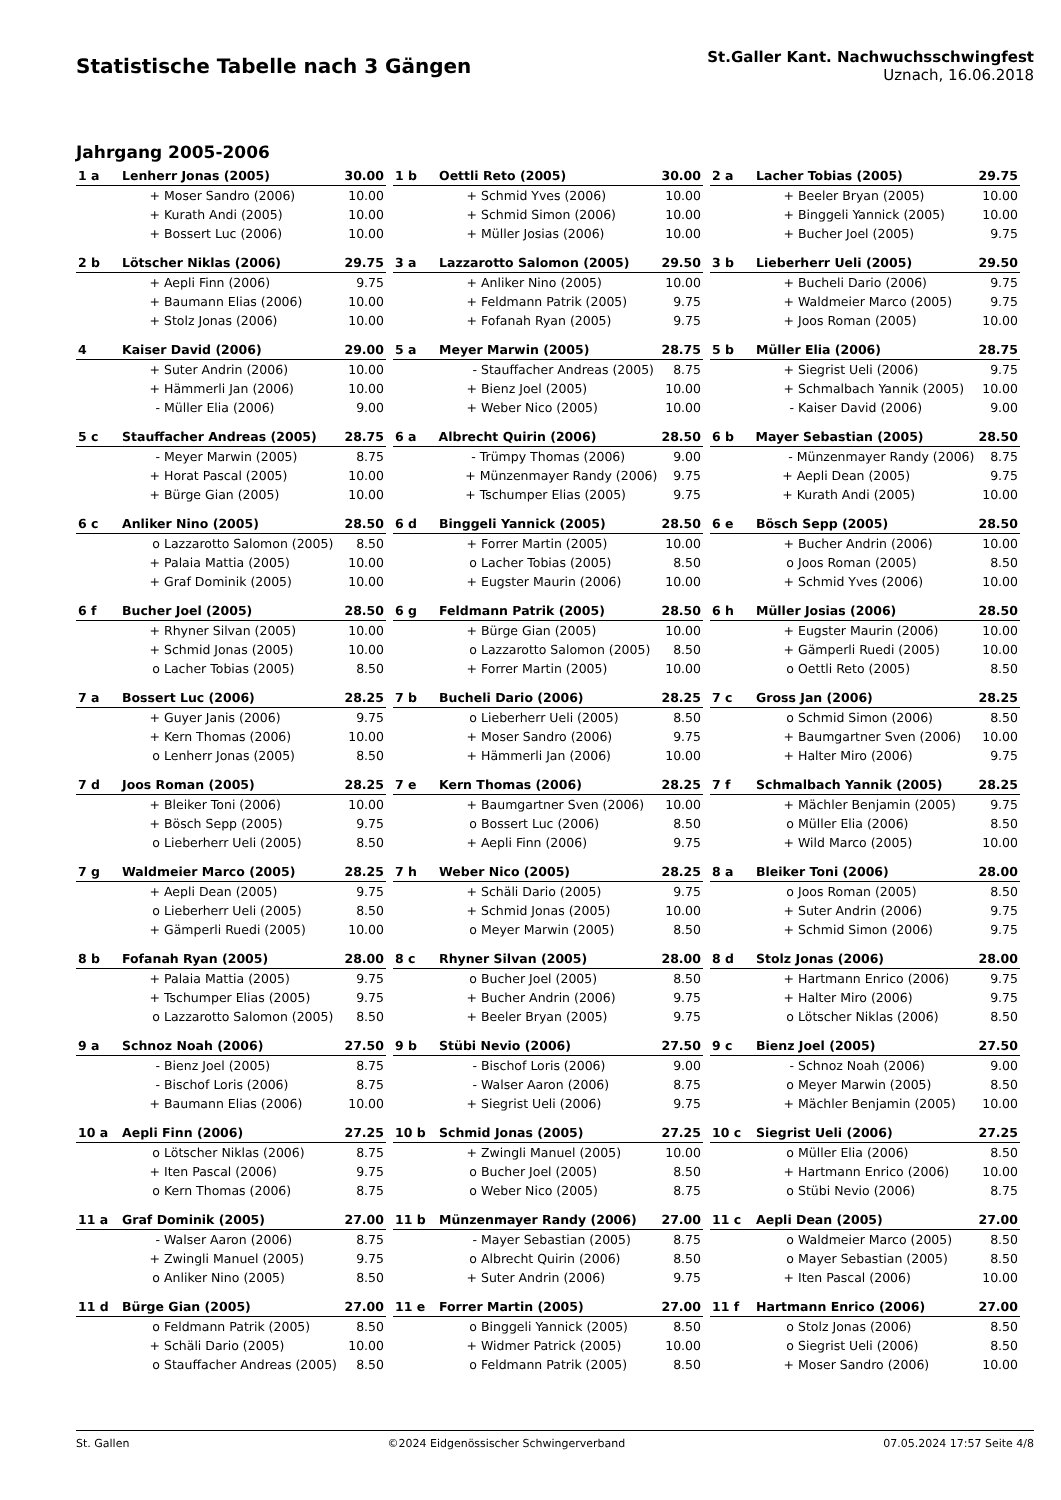Statistische Tabelle nach 3 Gängen
St.Galler Kant. Nachwuchsschwingfest
Uznach, 16.06.2018
Jahrgang 2005-2006
| 1 a | Lenherr Jonas (2005) | | 30.00 |
| | + | Moser Sandro (2006) | 10.00 |
| | + | Kurath Andi (2005) | 10.00 |
| | + | Bossert Luc (2006) | 10.00 |
| 1 b | Oettli Reto (2005) | | 30.00 |
| | + | Schmid Yves (2006) | 10.00 |
| | + | Schmid Simon (2006) | 10.00 |
| | + | Müller Josias (2006) | 10.00 |
| 2 a | Lacher Tobias (2005) | | 29.75 |
| | + | Beeler Bryan (2005) | 10.00 |
| | + | Binggeli Yannick (2005) | 10.00 |
| | + | Bucher Joel (2005) | 9.75 |
| 2 b | Lötscher Niklas (2006) | | 29.75 |
| | + | Aepli Finn (2006) | 9.75 |
| | + | Baumann Elias (2006) | 10.00 |
| | + | Stolz Jonas (2006) | 10.00 |
| 3 a | Lazzarotto Salomon (2005) | | 29.50 |
| | + | Anliker Nino (2005) | 10.00 |
| | + | Feldmann Patrik (2005) | 9.75 |
| | + | Fofanah Ryan (2005) | 9.75 |
| 3 b | Lieberherr Ueli (2005) | | 29.50 |
| | + | Bucheli Dario (2006) | 9.75 |
| | + | Waldmeier Marco (2005) | 9.75 |
| | + | Joos Roman (2005) | 10.00 |
| 4 | Kaiser David (2006) | | 29.00 |
| | + | Suter Andrin (2006) | 10.00 |
| | + | Hämmerli Jan (2006) | 10.00 |
| | - | Müller Elia (2006) | 9.00 |
| 5 a | Meyer Marwin (2005) | | 28.75 |
| | - | Stauffacher Andreas (2005) | 8.75 |
| | + | Bienz Joel (2005) | 10.00 |
| | + | Weber Nico (2005) | 10.00 |
| 5 b | Müller Elia (2006) | | 28.75 |
| | + | Siegrist Ueli (2006) | 9.75 |
| | + | Schmalbach Yannik (2005) | 10.00 |
| | - | Kaiser David (2006) | 9.00 |
| 5 c | Stauffacher Andreas (2005) | | 28.75 |
| | - | Meyer Marwin (2005) | 8.75 |
| | + | Horat Pascal (2005) | 10.00 |
| | + | Bürge Gian (2005) | 10.00 |
| 6 a | Albrecht Quirin (2006) | | 28.50 |
| | - | Trümpy Thomas (2006) | 9.00 |
| | + | Münzenmayer Randy (2006) | 9.75 |
| | + | Tschumper Elias (2005) | 9.75 |
| 6 b | Mayer Sebastian (2005) | | 28.50 |
| | - | Münzenmayer Randy (2006) | 8.75 |
| | + | Aepli Dean (2005) | 9.75 |
| | + | Kurath Andi (2005) | 10.00 |
| 6 c | Anliker Nino (2005) | | 28.50 |
| | o | Lazzarotto Salomon (2005) | 8.50 |
| | + | Palaia Mattia (2005) | 10.00 |
| | + | Graf Dominik (2005) | 10.00 |
| 6 d | Binggeli Yannick (2005) | | 28.50 |
| | + | Forrer Martin (2005) | 10.00 |
| | o | Lacher Tobias (2005) | 8.50 |
| | + | Eugster Maurin (2006) | 10.00 |
| 6 e | Bösch Sepp (2005) | | 28.50 |
| | + | Bucher Andrin (2006) | 10.00 |
| | o | Joos Roman (2005) | 8.50 |
| | + | Schmid Yves (2006) | 10.00 |
| 6 f | Bucher Joel (2005) | | 28.50 |
| | + | Rhyner Silvan (2005) | 10.00 |
| | + | Schmid Jonas (2005) | 10.00 |
| | o | Lacher Tobias (2005) | 8.50 |
| 6 g | Feldmann Patrik (2005) | | 28.50 |
| | + | Bürge Gian (2005) | 10.00 |
| | o | Lazzarotto Salomon (2005) | 8.50 |
| | + | Forrer Martin (2005) | 10.00 |
| 6 h | Müller Josias (2006) | | 28.50 |
| | + | Eugster Maurin (2006) | 10.00 |
| | + | Gämperli Ruedi (2005) | 10.00 |
| | o | Oettli Reto (2005) | 8.50 |
| 7 a | Bossert Luc (2006) | | 28.25 |
| | + | Guyer Janis (2006) | 9.75 |
| | + | Kern Thomas (2006) | 10.00 |
| | o | Lenherr Jonas (2005) | 8.50 |
| 7 b | Bucheli Dario (2006) | | 28.25 |
| | o | Lieberherr Ueli (2005) | 8.50 |
| | + | Moser Sandro (2006) | 9.75 |
| | + | Hämmerli Jan (2006) | 10.00 |
| 7 c | Gross Jan (2006) | | 28.25 |
| | o | Schmid Simon (2006) | 8.50 |
| | + | Baumgartner Sven (2006) | 10.00 |
| | + | Halter Miro (2006) | 9.75 |
| 7 d | Joos Roman (2005) | | 28.25 |
| | + | Bleiker Toni (2006) | 10.00 |
| | + | Bösch Sepp (2005) | 9.75 |
| | o | Lieberherr Ueli (2005) | 8.50 |
| 7 e | Kern Thomas (2006) | | 28.25 |
| | + | Baumgartner Sven (2006) | 10.00 |
| | o | Bossert Luc (2006) | 8.50 |
| | + | Aepli Finn (2006) | 9.75 |
| 7 f | Schmalbach Yannik (2005) | | 28.25 |
| | + | Mächler Benjamin (2005) | 9.75 |
| | o | Müller Elia (2006) | 8.50 |
| | + | Wild Marco (2005) | 10.00 |
| 7 g | Waldmeier Marco (2005) | | 28.25 |
| | + | Aepli Dean (2005) | 9.75 |
| | o | Lieberherr Ueli (2005) | 8.50 |
| | + | Gämperli Ruedi (2005) | 10.00 |
| 7 h | Weber Nico (2005) | | 28.25 |
| | + | Schäli Dario (2005) | 9.75 |
| | + | Schmid Jonas (2005) | 10.00 |
| | o | Meyer Marwin (2005) | 8.50 |
| 8 a | Bleiker Toni (2006) | | 28.00 |
| | o | Joos Roman (2005) | 8.50 |
| | + | Suter Andrin (2006) | 9.75 |
| | + | Schmid Simon (2006) | 9.75 |
| 8 b | Fofanah Ryan (2005) | | 28.00 |
| | + | Palaia Mattia (2005) | 9.75 |
| | + | Tschumper Elias (2005) | 9.75 |
| | o | Lazzarotto Salomon (2005) | 8.50 |
| 8 c | Rhyner Silvan (2005) | | 28.00 |
| | o | Bucher Joel (2005) | 8.50 |
| | + | Bucher Andrin (2006) | 9.75 |
| | + | Beeler Bryan (2005) | 9.75 |
| 8 d | Stolz Jonas (2006) | | 28.00 |
| | + | Hartmann Enrico (2006) | 9.75 |
| | + | Halter Miro (2006) | 9.75 |
| | o | Lötscher Niklas (2006) | 8.50 |
| 9 a | Schnoz Noah (2006) | | 27.50 |
| | - | Bienz Joel (2005) | 8.75 |
| | - | Bischof Loris (2006) | 8.75 |
| | + | Baumann Elias (2006) | 10.00 |
| 9 b | Stübi Nevio (2006) | | 27.50 |
| | - | Bischof Loris (2006) | 9.00 |
| | - | Walser Aaron (2006) | 8.75 |
| | + | Siegrist Ueli (2006) | 9.75 |
| 9 c | Bienz Joel (2005) | | 27.50 |
| | - | Schnoz Noah (2006) | 9.00 |
| | o | Meyer Marwin (2005) | 8.50 |
| | + | Mächler Benjamin (2005) | 10.00 |
| 10 a | Aepli Finn (2006) | | 27.25 |
| | o | Lötscher Niklas (2006) | 8.75 |
| | + | Iten Pascal (2006) | 9.75 |
| | o | Kern Thomas (2006) | 8.75 |
| 10 b | Schmid Jonas (2005) | | 27.25 |
| | + | Zwingli Manuel (2005) | 10.00 |
| | o | Bucher Joel (2005) | 8.50 |
| | o | Weber Nico (2005) | 8.75 |
| 10 c | Siegrist Ueli (2006) | | 27.25 |
| | o | Müller Elia (2006) | 8.50 |
| | + | Hartmann Enrico (2006) | 10.00 |
| | o | Stübi Nevio (2006) | 8.75 |
| 11 a | Graf Dominik (2005) | | 27.00 |
| | - | Walser Aaron (2006) | 8.75 |
| | + | Zwingli Manuel (2005) | 9.75 |
| | o | Anliker Nino (2005) | 8.50 |
| 11 b | Münzenmayer Randy (2006) | | 27.00 |
| | - | Mayer Sebastian (2005) | 8.75 |
| | o | Albrecht Quirin (2006) | 8.50 |
| | + | Suter Andrin (2006) | 9.75 |
| 11 c | Aepli Dean (2005) | | 27.00 |
| | o | Waldmeier Marco (2005) | 8.50 |
| | o | Mayer Sebastian (2005) | 8.50 |
| | + | Iten Pascal (2006) | 10.00 |
| 11 d | Bürge Gian (2005) | | 27.00 |
| | o | Feldmann Patrik (2005) | 8.50 |
| | + | Schäli Dario (2005) | 10.00 |
| | o | Stauffacher Andreas (2005) | 8.50 |
| 11 e | Forrer Martin (2005) | | 27.00 |
| | o | Binggeli Yannick (2005) | 8.50 |
| | + | Widmer Patrick (2005) | 10.00 |
| | o | Feldmann Patrik (2005) | 8.50 |
| 11 f | Hartmann Enrico (2006) | | 27.00 |
| | o | Stolz Jonas (2006) | 8.50 |
| | o | Siegrist Ueli (2006) | 8.50 |
| | + | Moser Sandro (2006) | 10.00 |
St. Gallen ©2024 Eidgenössischer Schwingerverband 07.05.2024 17:57 Seite 4/8